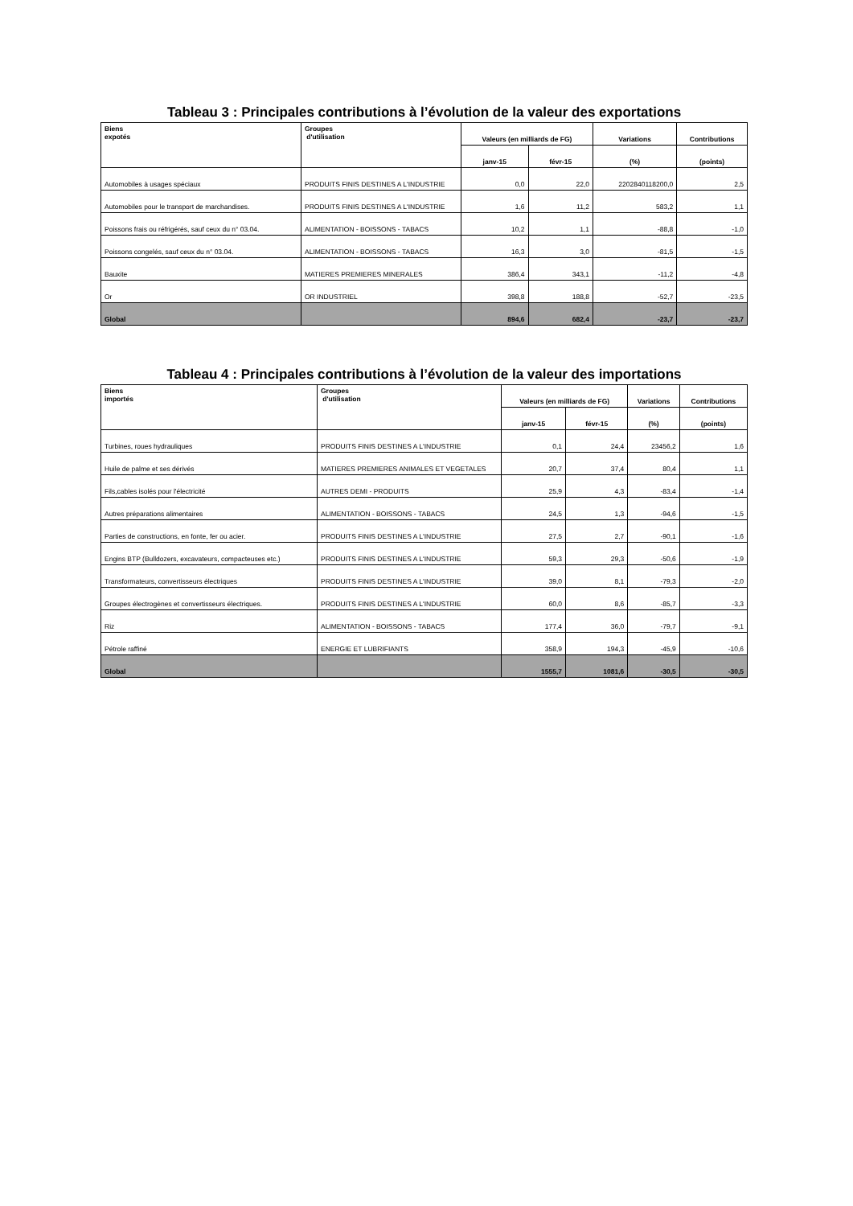Tableau 3 : Principales contributions à l’évolution de la valeur des exportations
| Biens expotés | Groupes d'utilisation | Valeurs (en milliards de FG) | | Variations | Contributions |
| --- | --- | --- | --- | --- | --- |
| | | janv-15 | févr-15 | (%) | (points) |
| Automobiles à usages spéciaux | PRODUITS FINIS DESTINES A L'INDUSTRIE | 0,0 | 22,0 | 2202840118200,0 | 2,5 |
| Automobiles pour le transport de marchandises. | PRODUITS FINIS DESTINES A L'INDUSTRIE | 1,6 | 11,2 | 583,2 | 1,1 |
| Poissons frais ou réfrigérés, sauf ceux du n° 03.04. | ALIMENTATION - BOISSONS - TABACS | 10,2 | 1,1 | -88,8 | -1,0 |
| Poissons congelés, sauf ceux du n° 03.04. | ALIMENTATION - BOISSONS - TABACS | 16,3 | 3,0 | -81,5 | -1,5 |
| Bauxite | MATIERES PREMIERES MINERALES | 386,4 | 343,1 | -11,2 | -4,8 |
| Or | OR INDUSTRIEL | 398,8 | 188,8 | -52,7 | -23,5 |
| Global | | 894,6 | 682,4 | -23,7 | -23,7 |
Tableau 4 : Principales contributions à l’évolution de la valeur des importations
| Biens importés | Groupes d'utilisation | Valeurs (en milliards de FG) | | Variations | Contributions |
| --- | --- | --- | --- | --- | --- |
| | | janv-15 | févr-15 | (%) | (points) |
| Turbines, roues hydrauliques | PRODUITS FINIS DESTINES A L'INDUSTRIE | 0,1 | 24,4 | 23456,2 | 1,6 |
| Huile de palme et ses dérivés | MATIERES PREMIERES ANIMALES ET VEGETALES | 20,7 | 37,4 | 80,4 | 1,1 |
| Fils,cables isolés pour l'électricité | AUTRES DEMI - PRODUITS | 25,9 | 4,3 | -83,4 | -1,4 |
| Autres préparations alimentaires | ALIMENTATION - BOISSONS - TABACS | 24,5 | 1,3 | -94,6 | -1,5 |
| Parties de constructions, en fonte, fer ou acier. | PRODUITS FINIS DESTINES A L'INDUSTRIE | 27,5 | 2,7 | -90,1 | -1,6 |
| Engins BTP (Bulldozers, excavateurs, compacteuses etc.) | PRODUITS FINIS DESTINES A L'INDUSTRIE | 59,3 | 29,3 | -50,6 | -1,9 |
| Transformateurs, convertisseurs électriques | PRODUITS FINIS DESTINES A L'INDUSTRIE | 39,0 | 8,1 | -79,3 | -2,0 |
| Groupes électrogènes et convertisseurs électriques. | PRODUITS FINIS DESTINES A L'INDUSTRIE | 60,0 | 8,6 | -85,7 | -3,3 |
| Riz | ALIMENTATION - BOISSONS - TABACS | 177,4 | 36,0 | -79,7 | -9,1 |
| Pétrole raffiné | ENERGIE ET LUBRIFIANTS | 358,9 | 194,3 | -45,9 | -10,6 |
| Global | | 1555,7 | 1081,6 | -30,5 | -30,5 |